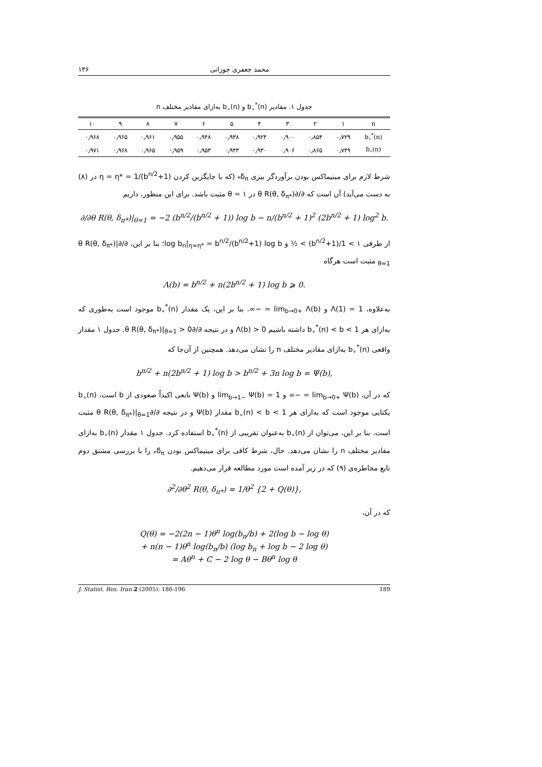۱۳۶ محمد جعفری جوزانی
جدول ۱. مقادیر b<sub>∘</sub><sup>*</sup>(n) و b<sub>∘</sub>(n) به‌ازای مقادیر مختلف n
| n | ۱ | ۲ | ۳ | ۴ | ۵ | ۶ | ۷ | ۸ | ۹ | ۱۰ |
| --- | --- | --- | --- | --- | --- | --- | --- | --- | --- | --- |
| b<sub>∘</sub><sup>*</sup>(n) | ۰٫۷۲۹ | ۰٫۸۵۴ | ۰٫۹۰۰ | ۰٫۹۲۴ | ۰٫۹۳۸ | ۰٫۹۴۸ | ۰٫۹۵۵ | ۰٫۹۶۱ | ۰٫۹۶۵ | ۰٫۹۶۸ |
| b<sub>∘</sub>(n) | ۰٫۷۴۹ | ۰٫۸۶۵ | ۰٫۹۰۶ | ۰٫۹۳۰ | ۰٫۹۴۳ | ۰٫۹۵۳ | ۰٫۹۵۹ | ۰٫۹۶۵ | ۰٫۹۶۸ | ۰٫۹۷۱ |
شرط لازم برای مینیماکس بودن برآوردگر بیزی δ<sub>π*</sub> (که با جایگزین کردن η = η* = 1/(b<sup>n/2</sup>+1) در (۸) به دست می‌آید) آن است که ∂/∂θ R(θ, δ<sub>π*</sub>) در θ = ۱ مثبت باشد. برای این منظور، داریم
∂/∂θ R(θ, δ<sub>π*</sub>)|<sub>θ=1</sub> = −2 (b<sup>n/2</sup>/(b<sup>n/2</sup> + 1)) log b − n/(b<sup>n/2</sup> + 1)<sup>2</sup> (2b<sup>n/2</sup> + 1) log<sup>2</sup> b.
از طرفی ۱ > 1/(b<sup>n/2</sup>+1) > ½ و log b<sub>n</sub>|<sub>η=η*</sub> = b<sup>n/2</sup>/(b<sup>n/2</sup>+1) log b؛ بنا بر این، ∂/∂θ R(θ, δ<sub>π*</sub>)|<sub>θ=1</sub> مثبت است هرگاه
Λ(b) = b<sup>n/2</sup> + n(2b<sup>n/2</sup> + 1) log b ⩾ 0.
به‌علاوه، Λ(1) = 1 و lim<sub>b→0+</sub> Λ(b) = −∞. بنا بر این، یک مقدار b<sub>∘</sub><sup>*</sup>(n) موجود است به‌طوری که به‌ازای هر b<sub>∘</sub><sup>*</sup>(n) < b < 1 داشته باشیم Λ(b) > 0 و در نتیجه ∂/∂θ R(θ, δ<sub>π*</sub>)|<sub>θ=1</sub> > 0. جدول ۱ مقدار واقعی b<sub>∘</sub><sup>*</sup>(n) به‌ازای مقادیر مختلف n را نشان می‌دهد. همچنین از آن‌جا که
b<sup>n/2</sup> + n(2b<sup>n/2</sup> + 1) log b > b<sup>n/2</sup> + 3n log b = Ψ(b),
که در آن، lim<sub>b→0+</sub> Ψ(b) = −∞ و lim<sub>b→1−</sub> Ψ(b) = 1 و Ψ(b) تابعی اکیداً صعودی از b است، b<sub>∘</sub>(n) یکتایی موجود است که به‌ازای هر b<sub>∘</sub>(n) < b < 1 مقدار Ψ(b) و در نتیجه ∂/∂θ R(θ, δ<sub>π*</sub>)|<sub>θ=1</sub> مثبت است. بنا بر این، می‌توان از b<sub>∘</sub>(n) به‌عنوان تقریبی از b<sub>∘</sub><sup>*</sup>(n) استفاده کرد. جدول ۱ مقدار b<sub>∘</sub>(n) به‌ازای مقادیر مختلف n را نشان می‌دهد. حال، شرط کافی برای مینیماکس بودن δ<sub>π*</sub> را با بررسی مشتق دوم تابع مخاطره‌ی (۹) که در زیر آمده است مورد مطالعه قرار می‌دهیم.
∂<sup>2</sup>/∂θ<sup>2</sup> R(θ, δ<sub>π*</sub>) = 1/θ<sup>2</sup> {2 + Q(θ)},
که در آن،
Q(θ) = −2(2n − 1)θ<sup>n</sup> log(b<sub>n</sub>/b) + 2(log b − log θ)
+ n(n − 1)θ<sup>n</sup> log(b<sub>n</sub>/b) (log b<sub>n</sub> + log b − 2 log θ)
= Aθ<sup>n</sup> + C − 2 log θ − Bθ<sup>n</sup> log θ
J. Statist. Res. Iran 2 (2005): 186-196 189